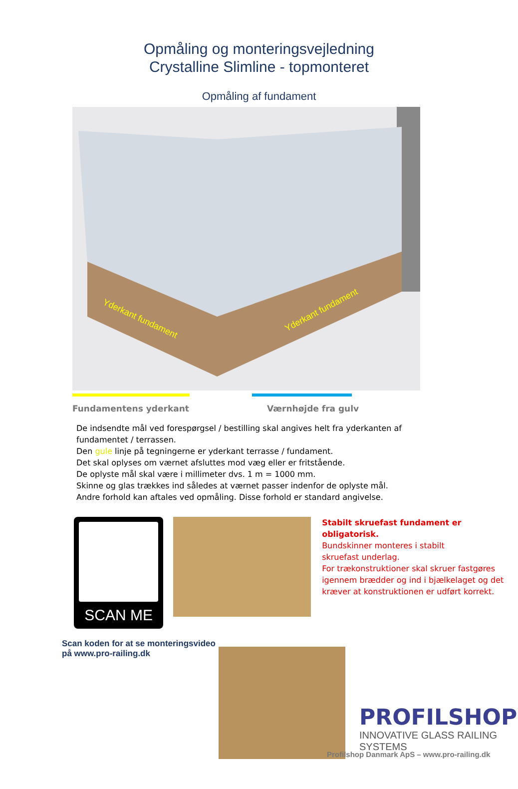Opmåling og monteringsvejledning
Crystalline Slimline - topmonteret
Opmåling af fundament
Yderkant fundament
Yderkant fundament
Fundamentens yderkant Værnhøjde fra gulv
De indsendte mål ved forespørgsel / bestilling skal angives helt fra yderkanten af
fundamentet / terrassen.
Den gule linje på tegningerne er yderkant terrasse / fundament.
Det skal oplyses om værnet afsluttes mod væg eller er fritstående.
De oplyste mål skal være i millimeter dvs. 1 m = 1000 mm.
Skinne og glas trækkes ind således at værnet passer indenfor de oplyste mål.
Andre forhold kan aftales ved opmåling. Disse forhold er standard angivelse.
SCAN ME
Stabilt skruefast fundament er obligatorisk.
Bundskinner monteres i stabilt
skruefast underlag.
For trækonstruktioner skal skruer fastgøres
igennem brædder og ind i bjælkelaget og det
kræver at konstruktionen er udført korrekt.
Scan koden for at se monteringsvideo på www.pro-railing.dk
PROFILSHOP
INNOVATIVE GLASS RAILING SYSTEMS
Profilshop Danmark ApS – www.pro-railing.dk